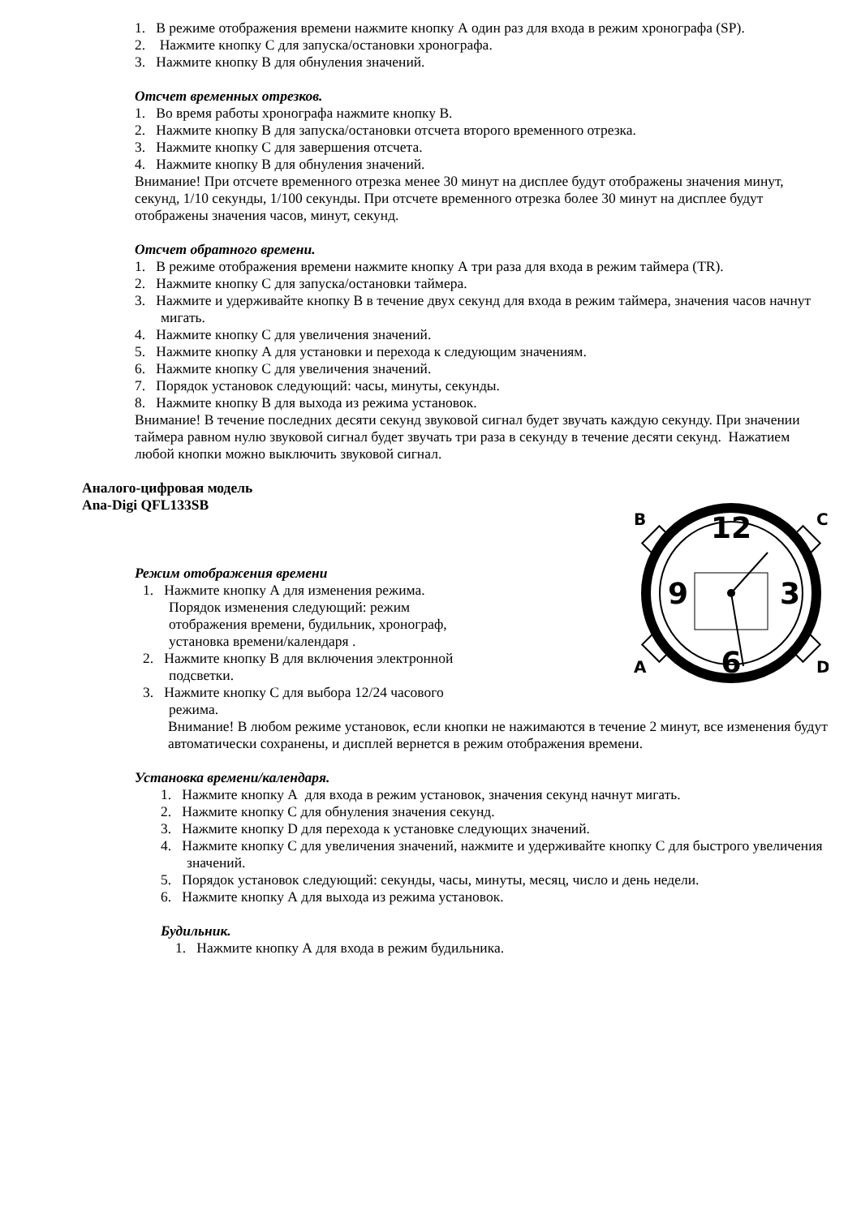1. В режиме отображения времени нажмите кнопку А один раз для входа в режим хронографа (SP).
2. Нажмите кнопку С для запуска/остановки хронографа.
3. Нажмите кнопку В для обнуления значений.
Отсчет временных отрезков.
1. Во время работы хронографа нажмите кнопку В.
2. Нажмите кнопку В для запуска/остановки отсчета второго временного отрезка.
3. Нажмите кнопку С для завершения отсчета.
4. Нажмите кнопку В для обнуления значений.
Внимание! При отсчете временного отрезка менее 30 минут на дисплее будут отображены значения минут, секунд, 1/10 секунды, 1/100 секунды. При отсчете временного отрезка более 30 минут на дисплее будут отображены значения часов, минут, секунд.
Отсчет обратного времени.
1. В режиме отображения времени нажмите кнопку А три раза для входа в режим таймера (TR).
2. Нажмите кнопку С для запуска/остановки таймера.
3. Нажмите и удерживайте кнопку В в течение двух секунд для входа в режим таймера, значения часов начнут мигать.
4. Нажмите кнопку С для увеличения значений.
5. Нажмите кнопку А для установки и перехода к следующим значениям.
6. Нажмите кнопку С для увеличения значений.
7. Порядок установок следующий: часы, минуты, секунды.
8. Нажмите кнопку В для выхода из режима установок.
Внимание! В течение последних десяти секунд звуковой сигнал будет звучать каждую секунду. При значении таймера равном нулю звуковой сигнал будет звучать три раза в секунду в течение десяти секунд. Нажатием любой кнопки можно выключить звуковой сигнал.
Аналого-цифровая модель
Ana-Digi QFL133SB
Режим отображения времени
1. Нажмите кнопку А для изменения режима. Порядок изменения следующий: режим отображения времени, будильник, хронограф, установка времени/календаря .
2. Нажмите кнопку В для включения электронной подсветки.
3. Нажмите кнопку С для выбора 12/24 часового режима.
12
6
9
3
B
C
A
D
Внимание! В любом режиме установок, если кнопки не нажимаются в течение 2 минут, все изменения будут автоматически сохранены, и дисплей вернется в режим отображения времени.
Установка времени/календаря.
1. Нажмите кнопку А для входа в режим установок, значения секунд начнут мигать.
2. Нажмите кнопку С для обнуления значения секунд.
3. Нажмите кнопку D для перехода к установке следующих значений.
4. Нажмите кнопку С для увеличения значений, нажмите и удерживайте кнопку С для быстрого увеличения значений.
5. Порядок установок следующий: секунды, часы, минуты, месяц, число и день недели.
6. Нажмите кнопку А для выхода из режима установок.
Будильник.
1. Нажмите кнопку А для входа в режим будильника.